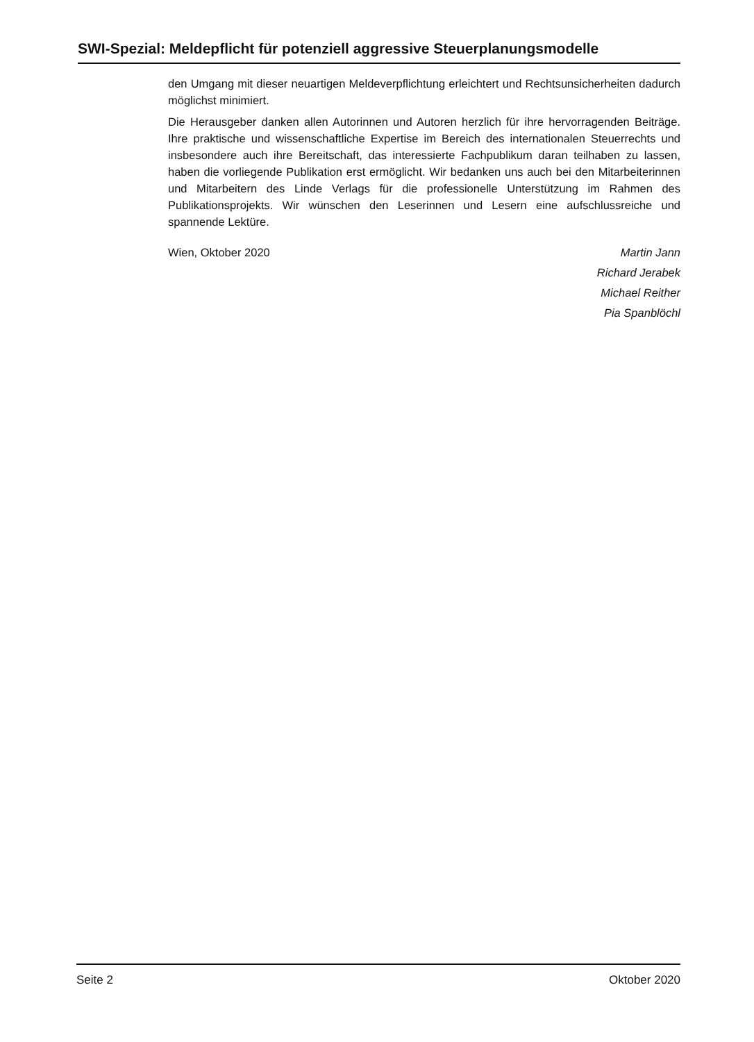SWI-Spezial: Meldepflicht für potenziell aggressive Steuerplanungsmodelle
den Umgang mit dieser neuartigen Meldeverpflichtung erleichtert und Rechtsunsicherheiten dadurch möglichst minimiert.
Die Herausgeber danken allen Autorinnen und Autoren herzlich für ihre hervorragenden Beiträge. Ihre praktische und wissenschaftliche Expertise im Bereich des internationalen Steuerrechts und insbesondere auch ihre Bereitschaft, das interessierte Fachpublikum daran teilhaben zu lassen, haben die vorliegende Publikation erst ermöglicht. Wir bedanken uns auch bei den Mitarbeiterinnen und Mitarbeitern des Linde Verlags für die professionelle Unterstützung im Rahmen des Publikationsprojekts. Wir wünschen den Leserinnen und Lesern eine aufschlussreiche und spannende Lektüre.
Wien, Oktober 2020 Martin Jann
Richard Jerabek
Michael Reither
Pia Spanblöchl
Seite 2 Oktober 2020